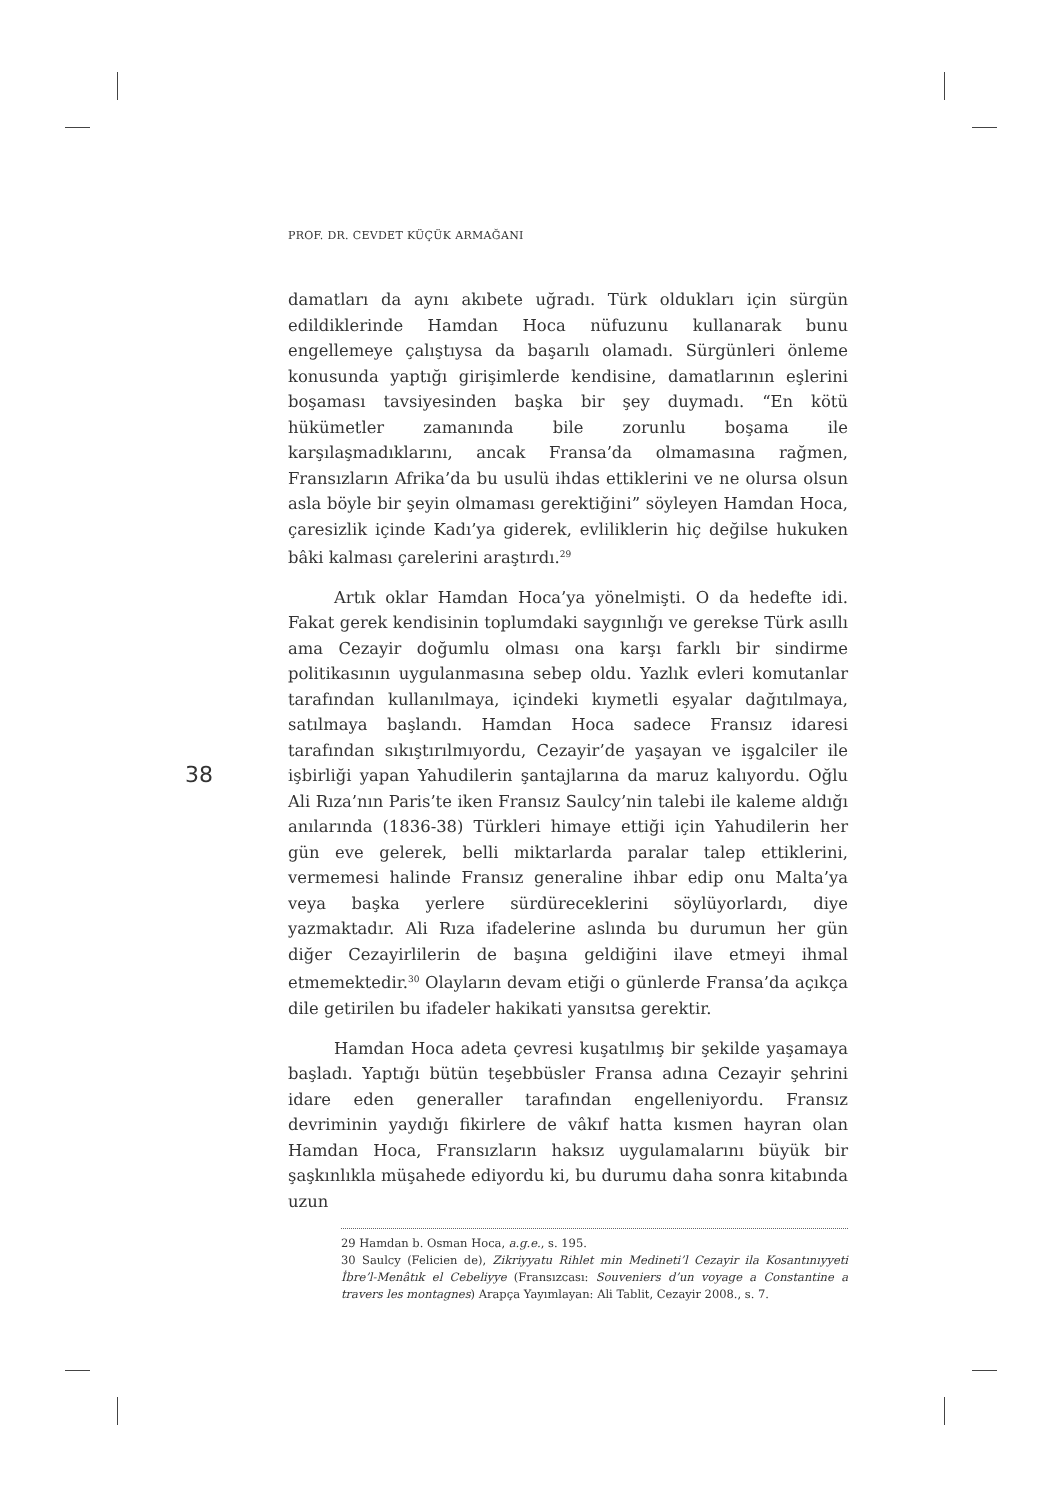PROF. DR. CEVDET KÜÇÜK ARMAĞANI
38
damatları da aynı akıbete uğradı. Türk oldukları için sürgün edildiklerinde Hamdan Hoca nüfuzunu kullanarak bunu engellemeye çalıştıysa da başarılı olamadı. Sürgünleri önleme konusunda yaptığı girişimlerde kendisine, damatlarının eşlerini boşaması tavsiyesinden başka bir şey duymadı. “En kötü hükümetler zamanında bile zorunlu boşama ile karşılaşmadıklarını, ancak Fransa’da olmamasına rağmen, Fransızların Afrika’da bu usulü ihdas ettiklerini ve ne olursa olsun asla böyle bir şeyin olmaması gerektiğini” söyleyen Hamdan Hoca, çaresizlik içinde Kadı’ya giderek, evliliklerin hiç değilse hukuken bâki kalması çarelerini araştırdı.<sup>29</sup>
Artık oklar Hamdan Hoca’ya yönelmişti. O da hedefte idi. Fakat gerek kendisinin toplumdaki saygınlığı ve gerekse Türk asıllı ama Cezayir doğumlu olması ona karşı farklı bir sindirme politikasının uygulanmasına sebep oldu. Yazlık evleri komutanlar tarafından kullanılmaya, içindeki kıymetli eşyalar dağıtılmaya, satılmaya başlandı. Hamdan Hoca sadece Fransız idaresi tarafından sıkıştırılmıyordu, Cezayir’de yaşayan ve işgalciler ile işbirliği yapan Yahudilerin şantajlarına da maruz kalıyordu. Oğlu Ali Rıza’nın Paris’te iken Fransız Saulcy’nin talebi ile kaleme aldığı anılarında (1836-38) Türkleri himaye ettiği için Yahudilerin her gün eve gelerek, belli miktarlarda paralar talep ettiklerini, vermemesi halinde Fransız generaline ihbar edip onu Malta’ya veya başka yerlere sürdüreceklerini söylüyorlardı, diye yazmaktadır. Ali Rıza ifadelerine aslında bu durumun her gün diğer Cezayirlilerin de başına geldiğini ilave etmeyi ihmal etmemektedir.<sup>30</sup> Olayların devam etiği o günlerde Fransa’da açıkça dile getirilen bu ifadeler hakikati yansıtsa gerektir.
Hamdan Hoca adeta çevresi kuşatılmış bir şekilde yaşamaya başladı. Yaptığı bütün teşebbüsler Fransa adına Cezayir şehrini idare eden generaller tarafından engelleniyordu. Fransız devriminin yaydığı fikirlere de vâkıf hatta kısmen hayran olan Hamdan Hoca, Fransızların haksız uygulamalarını büyük bir şaşkınlıkla müşahede ediyordu ki, bu durumu daha sonra kitabında uzun
29 Hamdan b. Osman Hoca, a.g.e., s. 195.
30 Saulcy (Felicien de), Zikriyyatu Rihlet min Medineti’l Cezayir ila Kosantınıyyeti İbre’l-Menâtık el Cebeliyye (Fransızcası: Souveniers d’un voyage a Constantine a travers les montagnes) Arapça Yayımlayan: Ali Tablit, Cezayir 2008., s. 7.